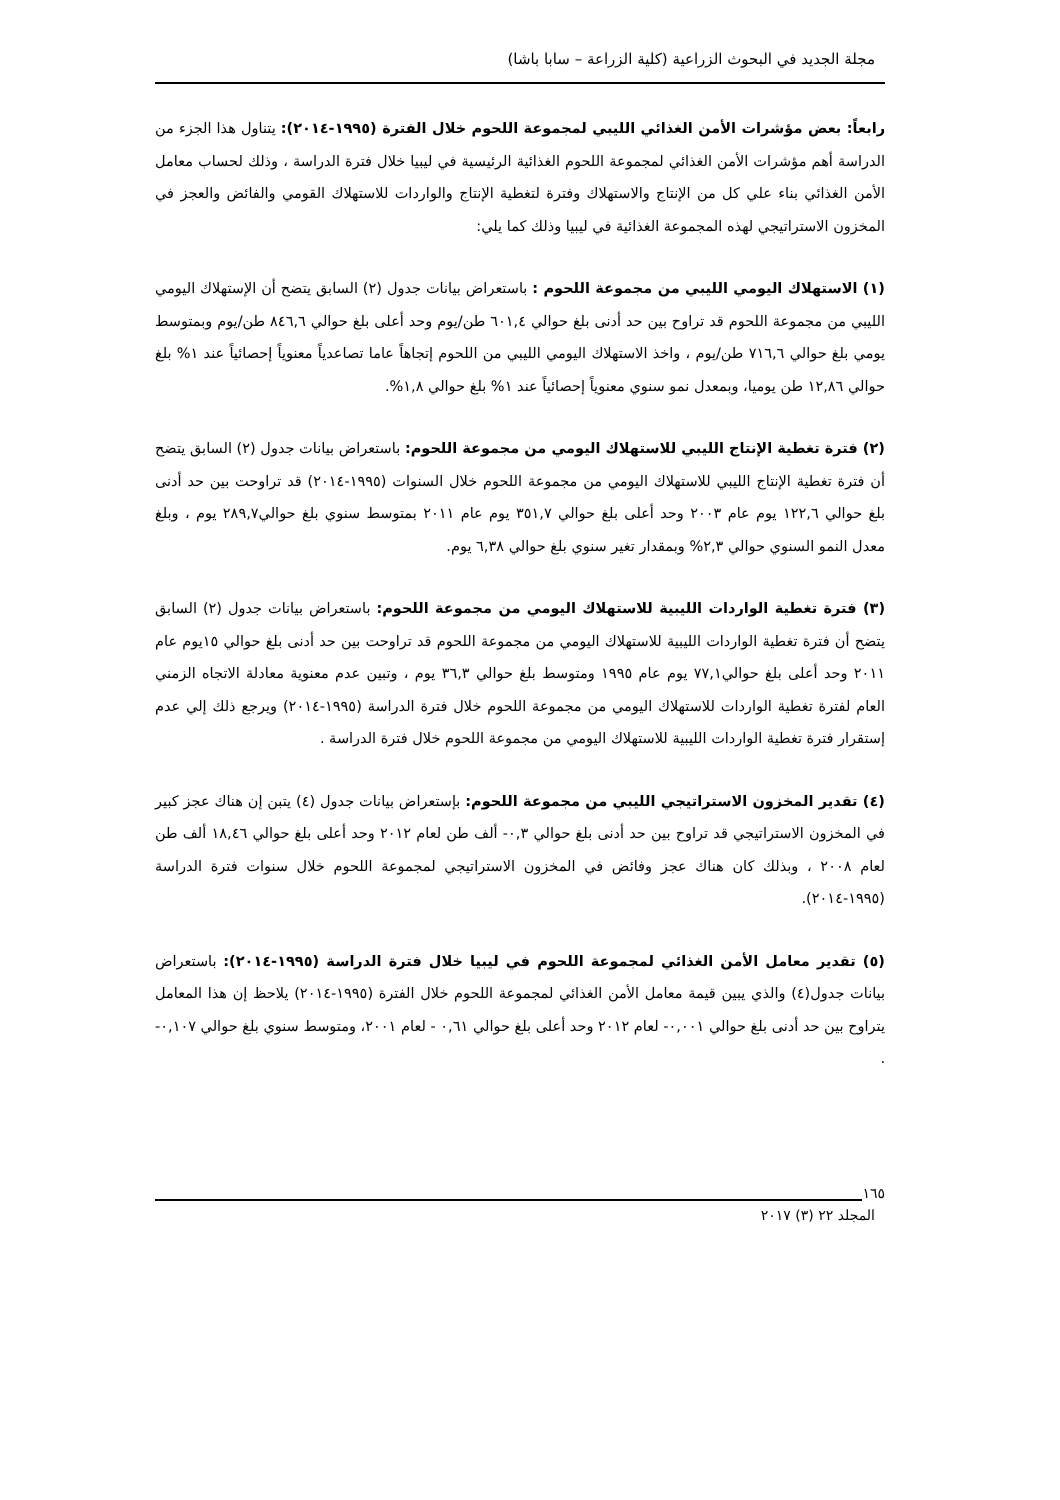مجلة الجديد في البحوث الزراعية (كلية الزراعة – سابا باشا)
رابعاً: بعض مؤشرات الأمن الغذائي الليبي لمجموعة اللحوم خلال الفترة (١٩٩٥-٢٠١٤): يتناول هذا الجزء من الدراسة أهم مؤشرات الأمن الغذائي لمجموعة اللحوم الغذائية الرئيسية في ليبيا خلال فترة الدراسة ، وذلك لحساب معامل الأمن الغذائي بناء علي كل من الإنتاج والاستهلاك وفترة لتغطية الإنتاج والواردات للاستهلاك القومي والفائض والعجز في المخزون الاستراتيجي لهذه المجموعة الغذائية في ليبيا وذلك كما يلي:
(١) الاستهلاك اليومي الليبي من مجموعة اللحوم : باستعراض بيانات جدول (٢) السابق يتضح أن الإستهلاك اليومي الليبي من مجموعة اللحوم قد تراوح بين حد أدنى بلغ حوالي ٦٠١,٤ طن/يوم وحد أعلى بلغ حوالي ٨٤٦,٦ طن/يوم وبمتوسط يومي بلغ حوالي ٧١٦,٦ طن/يوم ، واخذ الاستهلاك اليومي الليبي من اللحوم إتجاهاً عاما تصاعدياً معنوياً إحصائياً عند ١% بلغ حوالي ١٢,٨٦ طن يوميا، وبمعدل نمو سنوي معنوياً إحصائياً عند ١% بلغ حوالي ١,٨%.
(٢) فترة تغطية الإنتاج الليبي للاستهلاك اليومي من مجموعة اللحوم: باستعراض بيانات جدول (٢) السابق يتضح أن فترة تغطية الإنتاج الليبي للاستهلاك اليومي من مجموعة اللحوم خلال السنوات (١٩٩٥-٢٠١٤) قد تراوحت بين حد أدنى بلغ حوالي ١٢٢,٦ يوم عام ٢٠٠٣ وحد أعلى بلغ حوالي ٣٥١,٧ يوم عام ٢٠١١ بمتوسط سنوي بلغ حوالي٢٨٩,٧ يوم ، وبلغ معدل النمو السنوي حوالي ٢,٣% وبمقدار تغير سنوي بلغ حوالي ٦,٣٨ يوم.
(٣) فترة تغطية الواردات الليبية للاستهلاك اليومي من مجموعة اللحوم: باستعراض بيانات جدول (٢) السابق يتضح أن فترة تغطية الواردات الليبية للاستهلاك اليومي من مجموعة اللحوم قد تراوحت بين حد أدنى بلغ حوالي ١٥يوم عام ٢٠١١ وحد أعلى بلغ حوالي٧٧,١ يوم عام ١٩٩٥ ومتوسط بلغ حوالي ٣٦,٣ يوم ، وتبين عدم معنوية معادلة الاتجاه الزمني العام لفترة تغطية الواردات للاستهلاك اليومي من مجموعة اللحوم خلال فترة الدراسة (١٩٩٥-٢٠١٤) ويرجع ذلك إلي عدم إستقرار فترة تغطية الواردات الليبية للاستهلاك اليومي من مجموعة اللحوم خلال فترة الدراسة .
(٤) تقدير المخزون الاستراتيجي الليبي من مجموعة اللحوم: بإستعراض بيانات جدول (٤) يتبن إن هناك عجز كبير في المخزون الاستراتيجي قد تراوح بين حد أدنى بلغ حوالي ٠,٣- ألف طن لعام ٢٠١٢ وحد أعلى بلغ حوالي ١٨,٤٦ ألف طن لعام ٢٠٠٨ ، وبذلك كان هناك عجز وفائض في المخزون الاستراتيجي لمجموعة اللحوم خلال سنوات فترة الدراسة (١٩٩٥-٢٠١٤).
(٥) تقدير معامل الأمن الغذائي لمجموعة اللحوم في ليبيا خلال فترة الدراسة (١٩٩٥-٢٠١٤): باستعراض بيانات جدول(٤) والذي يبين قيمة معامل الأمن الغذائي لمجموعة اللحوم خلال الفترة (١٩٩٥-٢٠١٤) يلاحظ إن هذا المعامل يتراوح بين حد أدنى بلغ حوالي ٠,٠٠١- لعام ٢٠١٢ وحد أعلى بلغ حوالي ٠,٦١ - لعام ٢٠٠١، ومتوسط سنوي بلغ حوالي ٠,١٠٧- .
١٦٥
المجلد ٢٢ (٣) ٢٠١٧